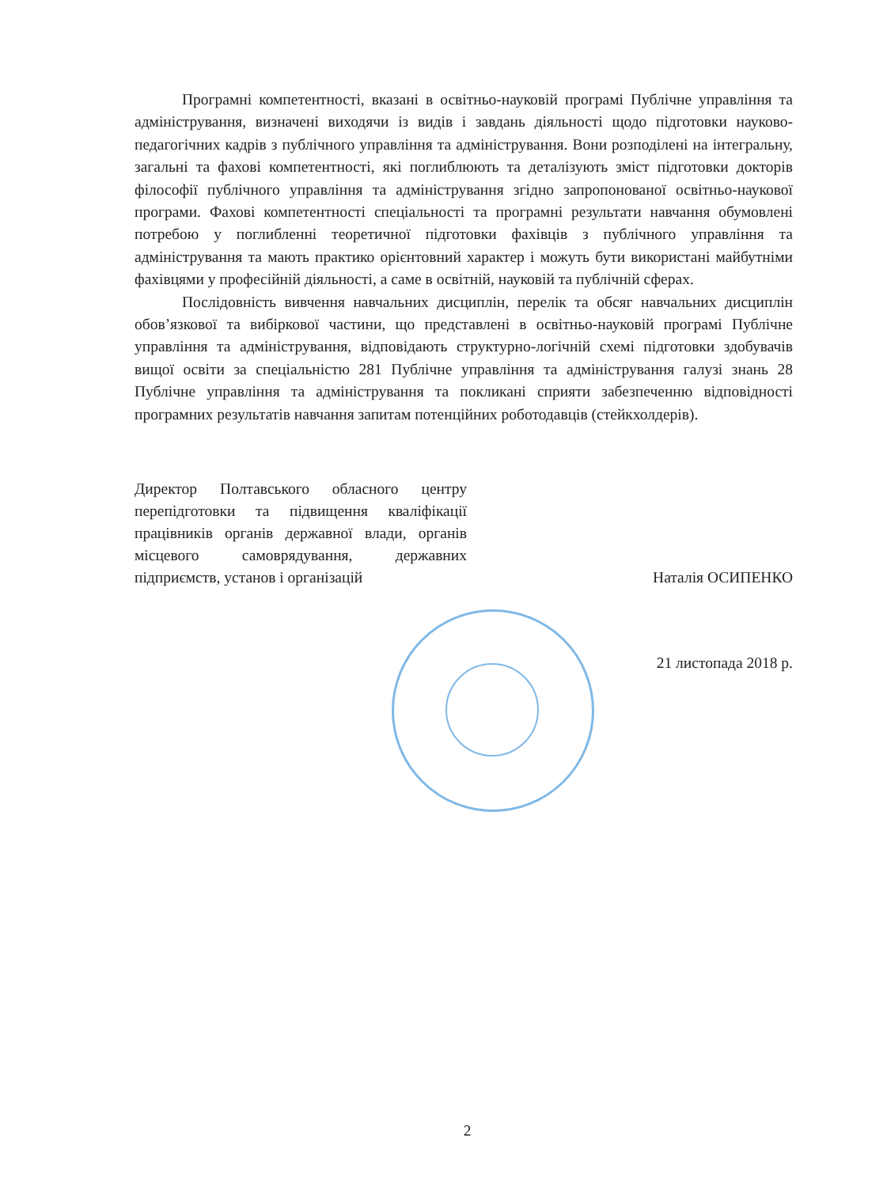Програмні компетентності, вказані в освітньо-науковій програмі Публічне управління та адміністрування, визначені виходячи із видів і завдань діяльності щодо підготовки науково-педагогічних кадрів з публічного управління та адміністрування. Вони розподілені на інтегральну, загальні та фахові компетентності, які поглиблюють та деталізують зміст підготовки докторів філософії публічного управління та адміністрування згідно запропонованої освітньо-наукової програми. Фахові компетентності спеціальності та програмні результати навчання обумовлені потребою у поглибленні теоретичної підготовки фахівців з публічного управління та адміністрування та мають практико орієнтовний характер і можуть бути використані майбутніми фахівцями у професійній діяльності, а саме в освітній, науковій та публічній сферах.
Послідовність вивчення навчальних дисциплін, перелік та обсяг навчальних дисциплін обов’язкової та вибіркової частини, що представлені в освітньо-науковій програмі Публічне управління та адміністрування, відповідають структурно-логічній схемі підготовки здобувачів вищої освіти за спеціальністю 281 Публічне управління та адміністрування галузі знань 28 Публічне управління та адміністрування та покликані сприяти забезпеченню відповідності програмних результатів навчання запитам потенційних роботодавців (стейкхолдерів).
Директор Полтавського обласного центру перепідготовки та підвищення кваліфікації працівників органів державної влади, органів місцевого самоврядування, державних підприємств, установ і організацій
Наталія ОСИПЕНКО
21 листопада 2018 р.
2